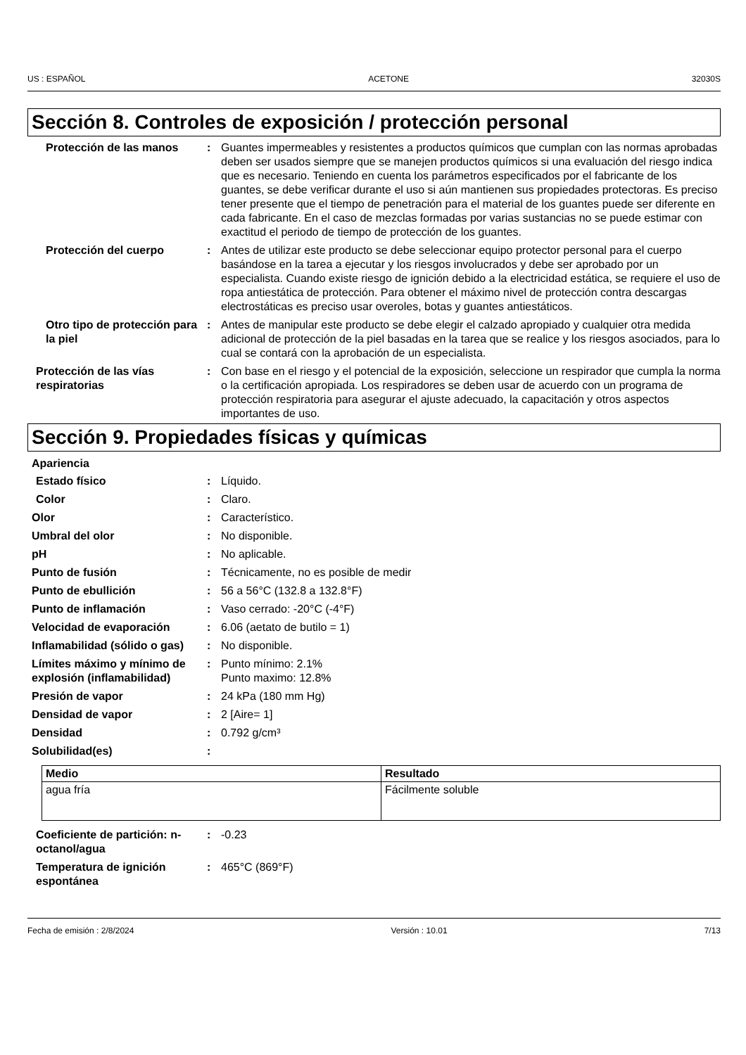US : ESPAÑOL ACETONE 32030S
Sección 8. Controles de exposición / protección personal
Protección de las manos : Guantes impermeables y resistentes a productos químicos que cumplan con las normas aprobadas deben ser usados siempre que se manejen productos químicos si una evaluación del riesgo indica que es necesario. Teniendo en cuenta los parámetros especificados por el fabricante de los guantes, se debe verificar durante el uso si aún mantienen sus propiedades protectoras. Es preciso tener presente que el tiempo de penetración para el material de los guantes puede ser diferente en cada fabricante. En el caso de mezclas formadas por varias sustancias no se puede estimar con exactitud el periodo de tiempo de protección de los guantes.
Protección del cuerpo : Antes de utilizar este producto se debe seleccionar equipo protector personal para el cuerpo basándose en la tarea a ejecutar y los riesgos involucrados y debe ser aprobado por un especialista. Cuando existe riesgo de ignición debido a la electricidad estática, se requiere el uso de ropa antiestática de protección. Para obtener el máximo nivel de protección contra descargas electrostáticas es preciso usar overoles, botas y guantes antiestáticos.
Otro tipo de protección para la piel
: Antes de manipular este producto se debe elegir el calzado apropiado y cualquier otra medida adicional de protección de la piel basadas en la tarea que se realice y los riesgos asociados, para lo cual se contará con la aprobación de un especialista.
Protección de las vías respiratorias
: Con base en el riesgo y el potencial de la exposición, seleccione un respirador que cumpla la norma o la certificación apropiada. Los respiradores se deben usar de acuerdo con un programa de protección respiratoria para asegurar el ajuste adecuado, la capacitación y otros aspectos importantes de uso.
Sección 9. Propiedades físicas y químicas
Apariencia
Estado físico : Líquido.
Color : Claro.
Olor : Característico.
Umbral del olor : No disponible.
pH : No aplicable.
Punto de fusión : Técnicamente, no es posible de medir
Punto de ebullición : 56 a 56°C (132.8 a 132.8°F)
Punto de inflamación : Vaso cerrado: -20°C (-4°F)
Velocidad de evaporación : 6.06 (aetato de butilo = 1)
Inflamabilidad (sólido o gas)
: No disponible.
Límites máximo y mínimo de explosión (inflamabilidad)
: Punto mínimo: 2.1%
Punto maximo: 12.8%
Presión de vapor : 24 kPa (180 mm Hg)
Densidad de vapor : 2 [Aire= 1]
Densidad : 0.792 g/cm³
Solubilidad(es) :
| Medio | Resultado |
| --- | --- |
| agua fría | Fácilmente soluble |
Coeficiente de partición: n-octanol/agua
: -0.23
Temperatura de ignición espontánea
: 465°C (869°F)
Fecha de emisión : 2/8/2024 Versión : 10.01 7/13